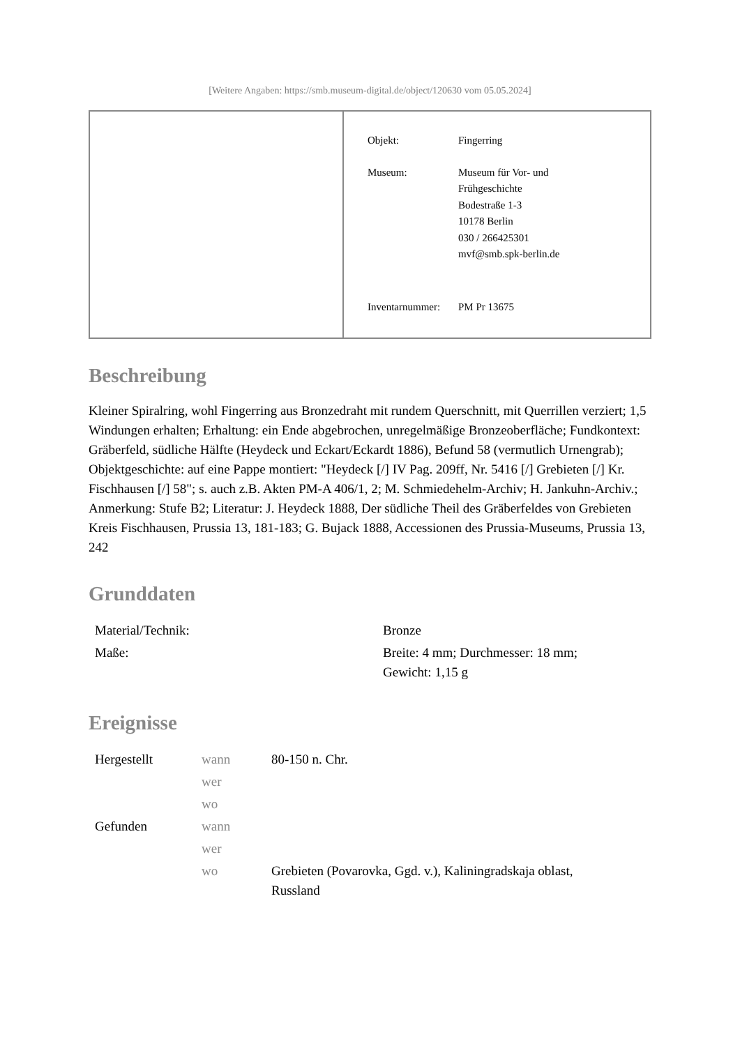[Weitere Angaben: https://smb.museum-digital.de/object/120630 vom 05.05.2024]
Objekt: Fingerring
Museum: Museum für Vor- und
Frühgeschichte
Bodestraße 1-3
10178 Berlin
030 / 266425301
mvf@smb.spk-berlin.de
Inventarnummer:
PM Pr 13675
Beschreibung
Kleiner Spiralring, wohl Fingerring aus Bronzedraht mit rundem Querschnitt, mit Querrillen verziert; 1,5 Windungen erhalten; Erhaltung: ein Ende abgebrochen, unregelmäßige Bronzeoberfläche; Fundkontext: Gräberfeld, südliche Hälfte (Heydeck und Eckart/Eckardt 1886), Befund 58 (vermutlich Urnengrab); Objektgeschichte: auf eine Pappe montiert: "Heydeck [/] IV Pag. 209ff, Nr. 5416 [/] Grebieten [/] Kr. Fischhausen [/] 58"; s. auch z.B. Akten PM-A 406/1, 2; M. Schmiedehelm-Archiv; H. Jankuhn-Archiv.; Anmerkung: Stufe B2; Literatur: J. Heydeck 1888, Der südliche Theil des Gräberfeldes von Grebieten Kreis Fischhausen, Prussia 13, 181-183; G. Bujack 1888, Accessionen des Prussia-Museums, Prussia 13, 242
Grunddaten
| Material/Technik: | Bronze |
| Maße: | Breite: 4 mm; Durchmesser: 18 mm; Gewicht: 1,15 g |
Ereignisse
| Hergestellt | wann | 80-150 n. Chr. |
| | wer | |
| | wo | |
| Gefunden | wann | |
| | wer | |
| | wo | Grebieten (Povarovka, Ggd. v.), Kaliningradskaja oblast, Russland |